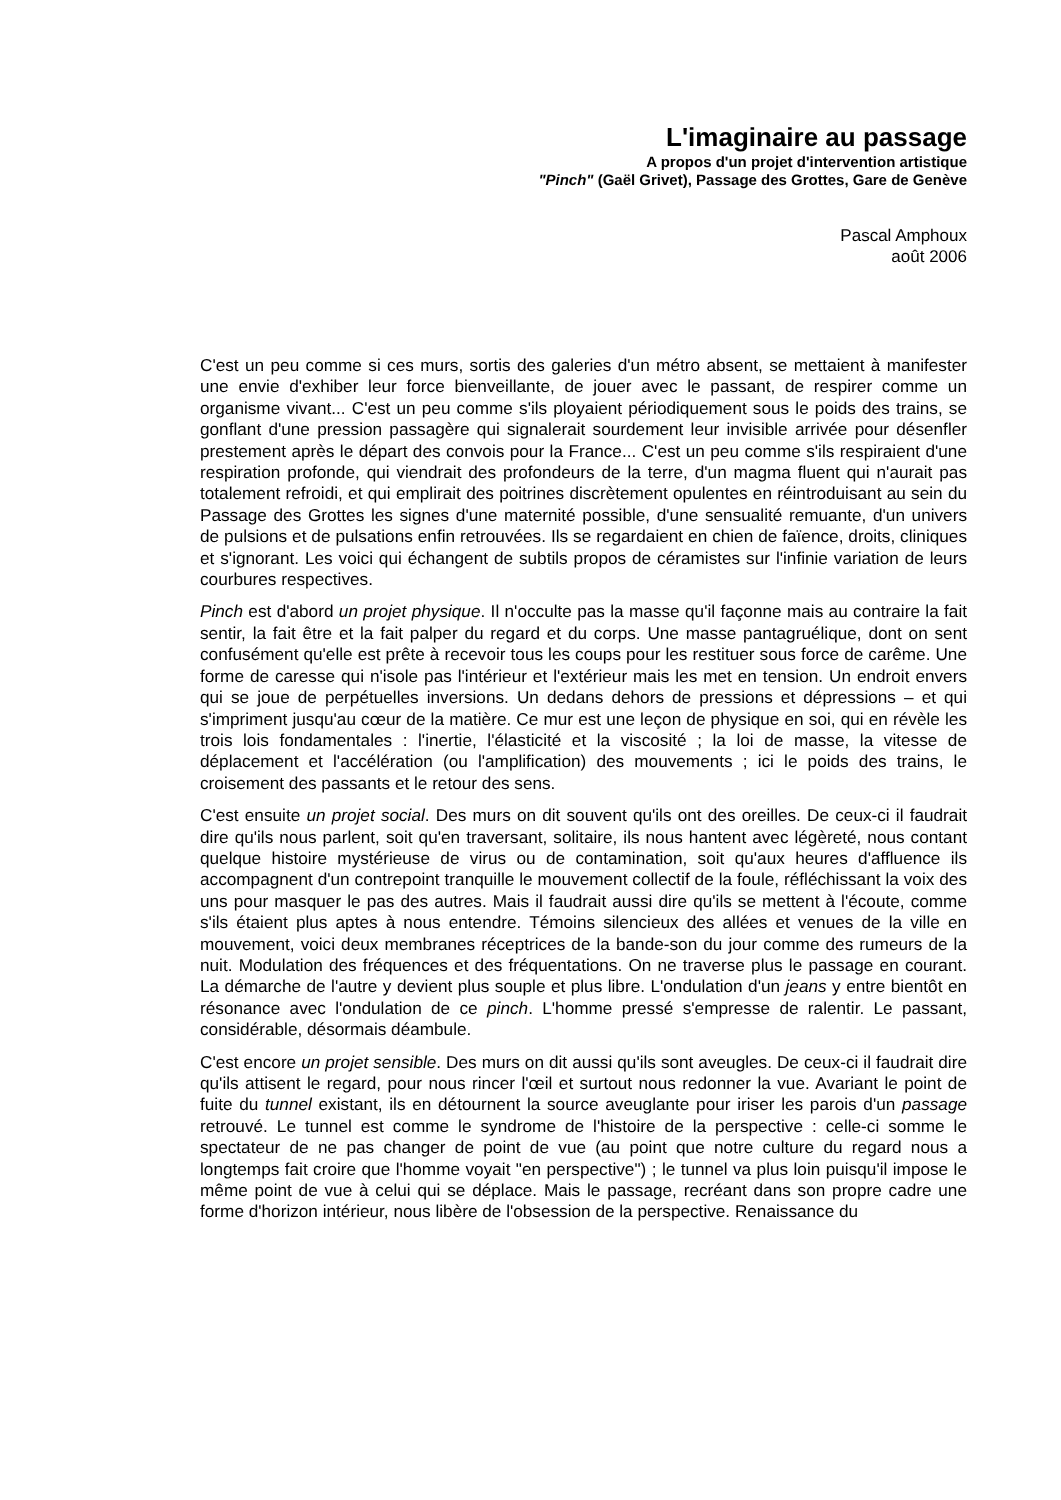L'imaginaire au passage
A propos d'un projet d'intervention artistique
"Pinch" (Gaël Grivet), Passage des Grottes, Gare de Genève
Pascal Amphoux
août 2006
C'est un peu comme si ces murs, sortis des galeries d'un métro absent, se mettaient à manifester une envie d'exhiber leur force bienveillante, de jouer avec le passant, de respirer comme un organisme vivant... C'est un peu comme s'ils ployaient périodiquement sous le poids des trains, se gonflant d'une pression passagère qui signalerait sourdement leur invisible arrivée pour désenfler prestement après le départ des convois pour la France... C'est un peu comme s'ils respiraient d'une respiration profonde, qui viendrait des profondeurs de la terre, d'un magma fluent qui n'aurait pas totalement refroidi, et qui emplirait des poitrines discrètement opulentes en réintroduisant au sein du Passage des Grottes les signes d'une maternité possible, d'une sensualité remuante, d'un univers de pulsions et de pulsations enfin retrouvées. Ils se regardaient en chien de faïence, droits, cliniques et s'ignorant. Les voici qui échangent de subtils propos de céramistes sur l'infinie variation de leurs courbures respectives.
Pinch est d'abord un projet physique. Il n'occulte pas la masse qu'il façonne mais au contraire la fait sentir, la fait être et la fait palper du regard et du corps. Une masse pantagruélique, dont on sent confusément qu'elle est prête à recevoir tous les coups pour les restituer sous force de carême. Une forme de caresse qui n'isole pas l'intérieur et l'extérieur mais les met en tension. Un endroit envers qui se joue de perpétuelles inversions. Un dedans dehors de pressions et dépressions – et qui s'impriment jusqu'au cœur de la matière. Ce mur est une leçon de physique en soi, qui en révèle les trois lois fondamentales : l'inertie, l'élasticité et la viscosité ; la loi de masse, la vitesse de déplacement et l'accélération (ou l'amplification) des mouvements ; ici le poids des trains, le croisement des passants et le retour des sens.
C'est ensuite un projet social. Des murs on dit souvent qu'ils ont des oreilles. De ceux-ci il faudrait dire qu'ils nous parlent, soit qu'en traversant, solitaire, ils nous hantent avec légèreté, nous contant quelque histoire mystérieuse de virus ou de contamination, soit qu'aux heures d'affluence ils accompagnent d'un contrepoint tranquille le mouvement collectif de la foule, réfléchissant la voix des uns pour masquer le pas des autres. Mais il faudrait aussi dire qu'ils se mettent à l'écoute, comme s'ils étaient plus aptes à nous entendre. Témoins silencieux des allées et venues de la ville en mouvement, voici deux membranes réceptrices de la bande-son du jour comme des rumeurs de la nuit. Modulation des fréquences et des fréquentations. On ne traverse plus le passage en courant. La démarche de l'autre y devient plus souple et plus libre. L'ondulation d'un jeans y entre bientôt en résonance avec l'ondulation de ce pinch. L'homme pressé s'empresse de ralentir. Le passant, considérable, désormais déambule.
C'est encore un projet sensible. Des murs on dit aussi qu'ils sont aveugles. De ceux-ci il faudrait dire qu'ils attisent le regard, pour nous rincer l'œil et surtout nous redonner la vue. Avariant le point de fuite du tunnel existant, ils en détournent la source aveuglante pour iriser les parois d'un passage retrouvé. Le tunnel est comme le syndrome de l'histoire de la perspective : celle-ci somme le spectateur de ne pas changer de point de vue (au point que notre culture du regard nous a longtemps fait croire que l'homme voyait "en perspective") ; le tunnel va plus loin puisqu'il impose le même point de vue à celui qui se déplace. Mais le passage, recréant dans son propre cadre une forme d'horizon intérieur, nous libère de l'obsession de la perspective. Renaissance du